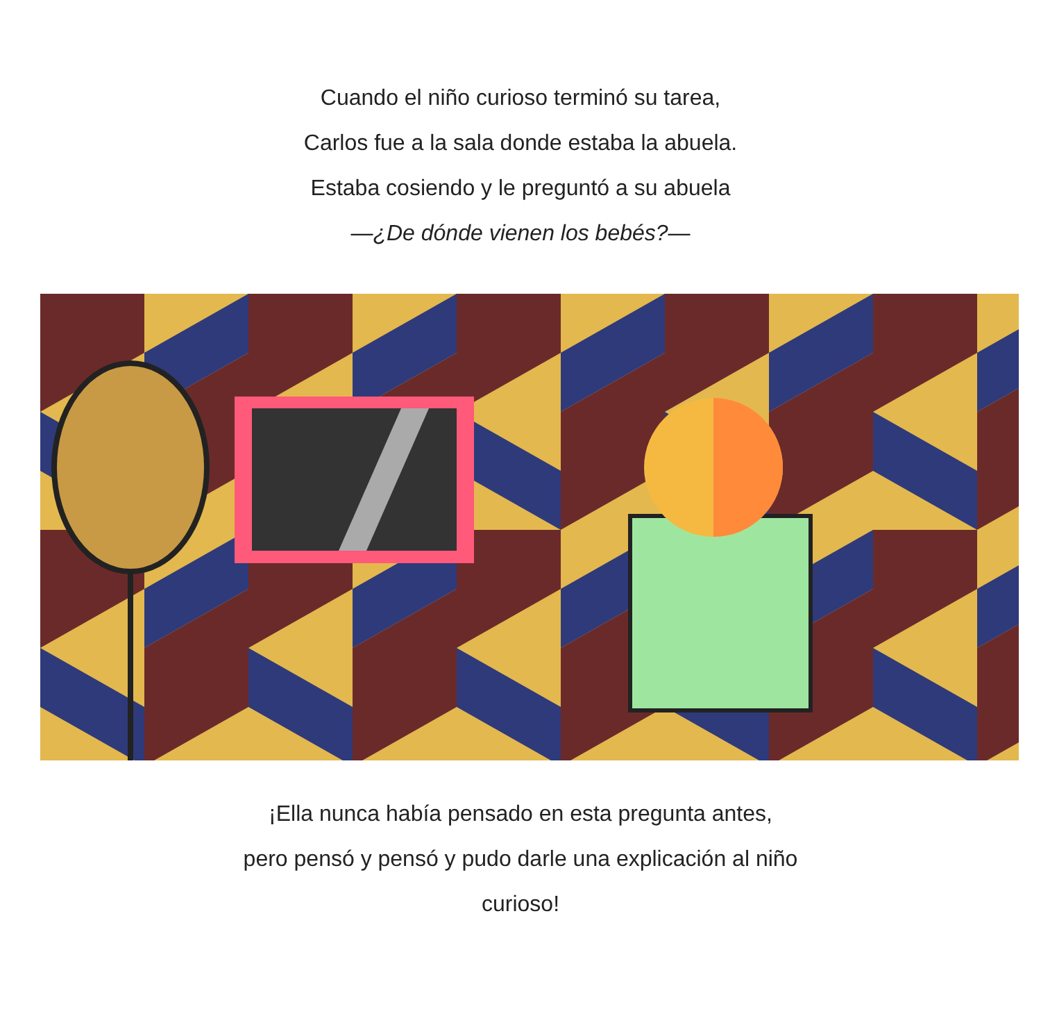Cuando el niño curioso terminó su tarea,
Carlos fue a la sala donde estaba la abuela.
Estaba cosiendo y le preguntó a su abuela
—¿De dónde vienen los bebés?—
¡Ella nunca había pensado en esta pregunta antes,
pero pensó y pensó y pudo darle una explicación al niño
curioso!